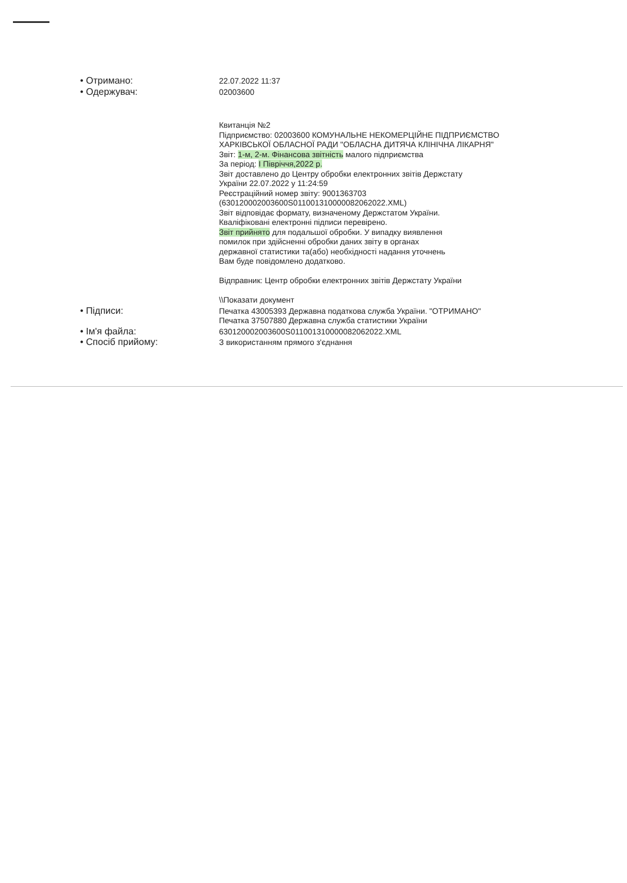• Отримано:
22.07.2022 11:37
• Одержувач:
02003600
Квитанція №2
Підприємство: 02003600 КОМУНАЛЬНЕ НЕКОМЕРЦІЙНЕ ПІДПРИЄМСТВО
ХАРКІВСЬКОЇ ОБЛАСНОЇ РАДИ "ОБЛАСНА ДИТЯЧА КЛІНІЧНА ЛІКАРНЯ"
Звіт: 1-м, 2-м. Фінансова звітність малого підприємства
За період: І Півріччя,2022 р.
Звіт доставлено до Центру обробки електронних звітів Держстату
України 22.07.2022 у 11:24:59
Реєстраційний номер звіту: 9001363703
(630120002003600S01100131000008206​2022.XML)
Звіт відповідає формату, визначеному Держстатом України.
Кваліфіковані електронні підписи перевірено.
Звіт прийнято для подальшої обробки. У випадку виявлення
помилок при здійсненні обробки даних звіту в органах
державної статистики та(або) необхідності надання уточнень
Вам буде повідомлено додатково.
Відправник: Центр обробки електронних звітів Держстату України
\\Показати документ
• Підписи:
Печатка 43005393 Державна податкова служба України. "ОТРИМАНО"
Печатка 37507880 Державна служба статистики України
• Ім'я файла:
630120002003600S011001310000082062022.XML
• Спосіб прийому:
З використанням прямого з'єднання